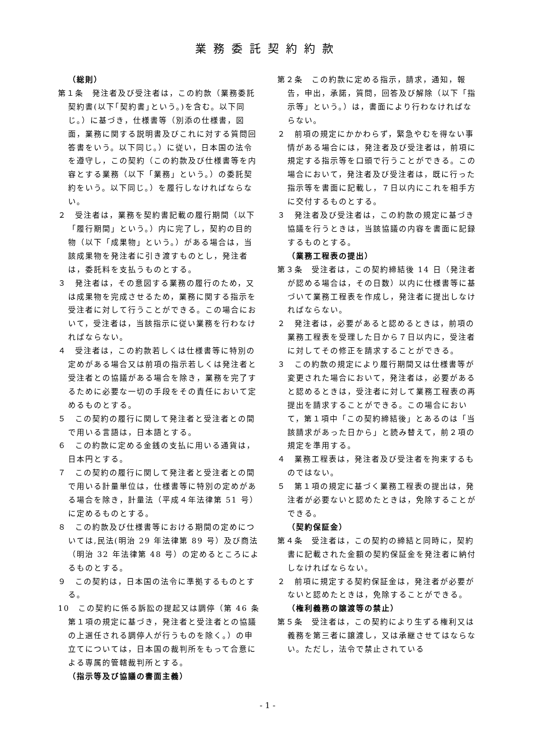業務委託契約約款
（総則）
第１条　発注者及び受注者は，この約款（業務委託契約書(以下｢契約書｣という。)を含む。以下同じ。）に基づき，仕様書等（別添の仕様書，図面，業務に関する説明書及びこれに対する質問回答書をいう。以下同じ。）に従い，日本国の法令を遵守し，この契約（この約款及び仕様書等を内容とする業務（以下「業務」という。）の委託契約をいう。以下同じ。）を履行しなければならない。
２　受注者は，業務を契約書記載の履行期間（以下「履行期間」という。）内に完了し，契約の目的物（以下「成果物」という。）がある場合は，当該成果物を発注者に引き渡すものとし，発注者は，委託料を支払うものとする。
３　発注者は，その意図する業務の履行のため，又は成果物を完成させるため，業務に関する指示を受注者に対して行うことができる。この場合において，受注者は，当該指示に従い業務を行わなければならない。
４　受注者は，この約款若しくは仕様書等に特別の定めがある場合又は前項の指示若しくは発注者と受注者との協議がある場合を除き，業務を完了するために必要な一切の手段をその責任において定めるものとする。
５　この契約の履行に関して発注者と受注者との間で用いる言語は，日本語とする。
６　この約款に定める金銭の支払に用いる通貨は，日本円とする。
７　この契約の履行に関して発注者と受注者との間で用いる計量単位は，仕様書等に特別の定めがある場合を除き，計量法（平成４年法律第 51 号）に定めるものとする。
８　この約款及び仕様書等における期間の定めについては,民法(明治 29 年法律第 89 号）及び商法（明治 32 年法律第 48 号）の定めるところによるものとする。
９　この契約は，日本国の法令に準拠するものとする。
10　この契約に係る訴訟の提起又は調停（第 46 条第１項の規定に基づき，発注者と受注者との協議の上選任される調停人が行うものを除く。）の申立てについては，日本国の裁判所をもって合意による専属的管轄裁判所とする。
（指示等及び協議の書面主義）
第２条　この約款に定める指示，請求，通知，報告，申出，承諾，質問，回答及び解除（以下「指示等」という。）は，書面により行わなければならない。
２　前項の規定にかかわらず，緊急やむを得ない事情がある場合には，発注者及び受注者は，前項に規定する指示等を口頭で行うことができる。この場合において，発注者及び受注者は，既に行った指示等を書面に記載し，７日以内にこれを相手方に交付するものとする。
３　発注者及び受注者は，この約款の規定に基づき協議を行うときは，当該協議の内容を書面に記録するものとする。
（業務工程表の提出）
第３条　受注者は，この契約締結後 14 日（発注者が認める場合は，その日数）以内に仕様書等に基づいて業務工程表を作成し，発注者に提出しなければならない。
２　発注者は，必要があると認めるときは，前項の業務工程表を受理した日から７日以内に，受注者に対してその修正を請求することができる。
３　この約款の規定により履行期間又は仕様書等が変更された場合において，発注者は，必要があると認めるときは，受注者に対して業務工程表の再提出を請求することができる。この場合において，第１項中「この契約締結後」とあるのは「当該請求があった日から」と読み替えて，前２項の規定を準用する。
４　業務工程表は，発注者及び受注者を拘束するものではない。
５　第１項の規定に基づく業務工程表の提出は，発注者が必要ないと認めたときは，免除することができる。
（契約保証金）
第４条　受注者は，この契約の締結と同時に，契約書に記載された金額の契約保証金を発注者に納付しなければならない。
２　前項に規定する契約保証金は，発注者が必要がないと認めたときは，免除することができる。
（権利義務の譲渡等の禁止）
第５条　受注者は，この契約により生ずる権利又は義務を第三者に譲渡し，又は承継させてはならない。ただし，法令で禁止されている
- 1 -